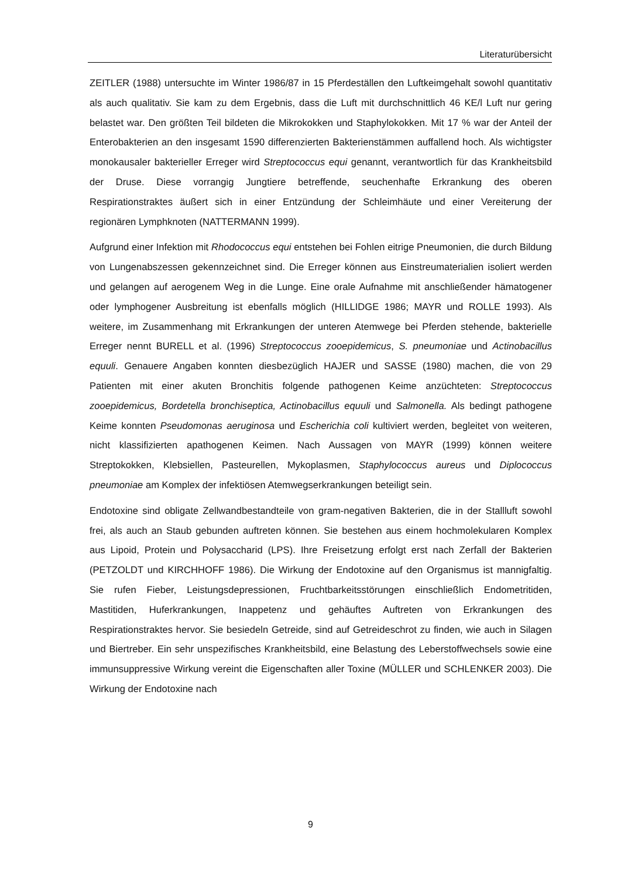Literaturübersicht
ZEITLER (1988) untersuchte im Winter 1986/87 in 15 Pferdeställen den Luftkeimgehalt sowohl quantitativ als auch qualitativ. Sie kam zu dem Ergebnis, dass die Luft mit durchschnittlich 46 KE/l Luft nur gering belastet war. Den größten Teil bildeten die Mikrokokken und Staphylokokken. Mit 17 % war der Anteil der Enterobakterien an den insgesamt 1590 differenzierten Bakterienstämmen auffallend hoch. Als wichtigster monokausaler bakterieller Erreger wird Streptococcus equi genannt, verantwortlich für das Krankheitsbild der Druse. Diese vorrangig Jungtiere betreffende, seuchenhafte Erkrankung des oberen Respirationstraktes äußert sich in einer Entzündung der Schleimhäute und einer Vereiterung der regionären Lymphknoten (NATTERMANN 1999).
Aufgrund einer Infektion mit Rhodococcus equi entstehen bei Fohlen eitrige Pneumonien, die durch Bildung von Lungenabszessen gekennzeichnet sind. Die Erreger können aus Einstreumaterialien isoliert werden und gelangen auf aerogenem Weg in die Lunge. Eine orale Aufnahme mit anschließender hämatogener oder lymphogener Ausbreitung ist ebenfalls möglich (HILLIDGE 1986; MAYR und ROLLE 1993). Als weitere, im Zusammenhang mit Erkrankungen der unteren Atemwege bei Pferden stehende, bakterielle Erreger nennt BURELL et al. (1996) Streptococcus zooepidemicus, S. pneumoniae und Actinobacillus equuli. Genauere Angaben konnten diesbezüglich HAJER und SASSE (1980) machen, die von 29 Patienten mit einer akuten Bronchitis folgende pathogenen Keime anzüchteten: Streptococcus zooepidemicus, Bordetella bronchiseptica, Actinobacillus equuli und Salmonella. Als bedingt pathogene Keime konnten Pseudomonas aeruginosa und Escherichia coli kultiviert werden, begleitet von weiteren, nicht klassifizierten apathogenen Keimen. Nach Aussagen von MAYR (1999) können weitere Streptokokken, Klebsiellen, Pasteurellen, Mykoplasmen, Staphylococcus aureus und Diplococcus pneumoniae am Komplex der infektiösen Atemwegserkrankungen beteiligt sein.
Endotoxine sind obligate Zellwandbestandteile von gram-negativen Bakterien, die in der Stallluft sowohl frei, als auch an Staub gebunden auftreten können. Sie bestehen aus einem hochmolekularen Komplex aus Lipoid, Protein und Polysaccharid (LPS). Ihre Freisetzung erfolgt erst nach Zerfall der Bakterien (PETZOLDT und KIRCHHOFF 1986). Die Wirkung der Endotoxine auf den Organismus ist mannigfaltig. Sie rufen Fieber, Leistungsdepressionen, Fruchtbarkeitsstörungen einschließlich Endometritiden, Mastitiden, Huferkrankungen, Inappetenz und gehäuftes Auftreten von Erkrankungen des Respirationstraktes hervor. Sie besiedeln Getreide, sind auf Getreideschrot zu finden, wie auch in Silagen und Biertreber. Ein sehr unspezifisches Krankheitsbild, eine Belastung des Leberstoffwechsels sowie eine immunsuppressive Wirkung vereint die Eigenschaften aller Toxine (MÜLLER und SCHLENKER 2003). Die Wirkung der Endotoxine nach
9